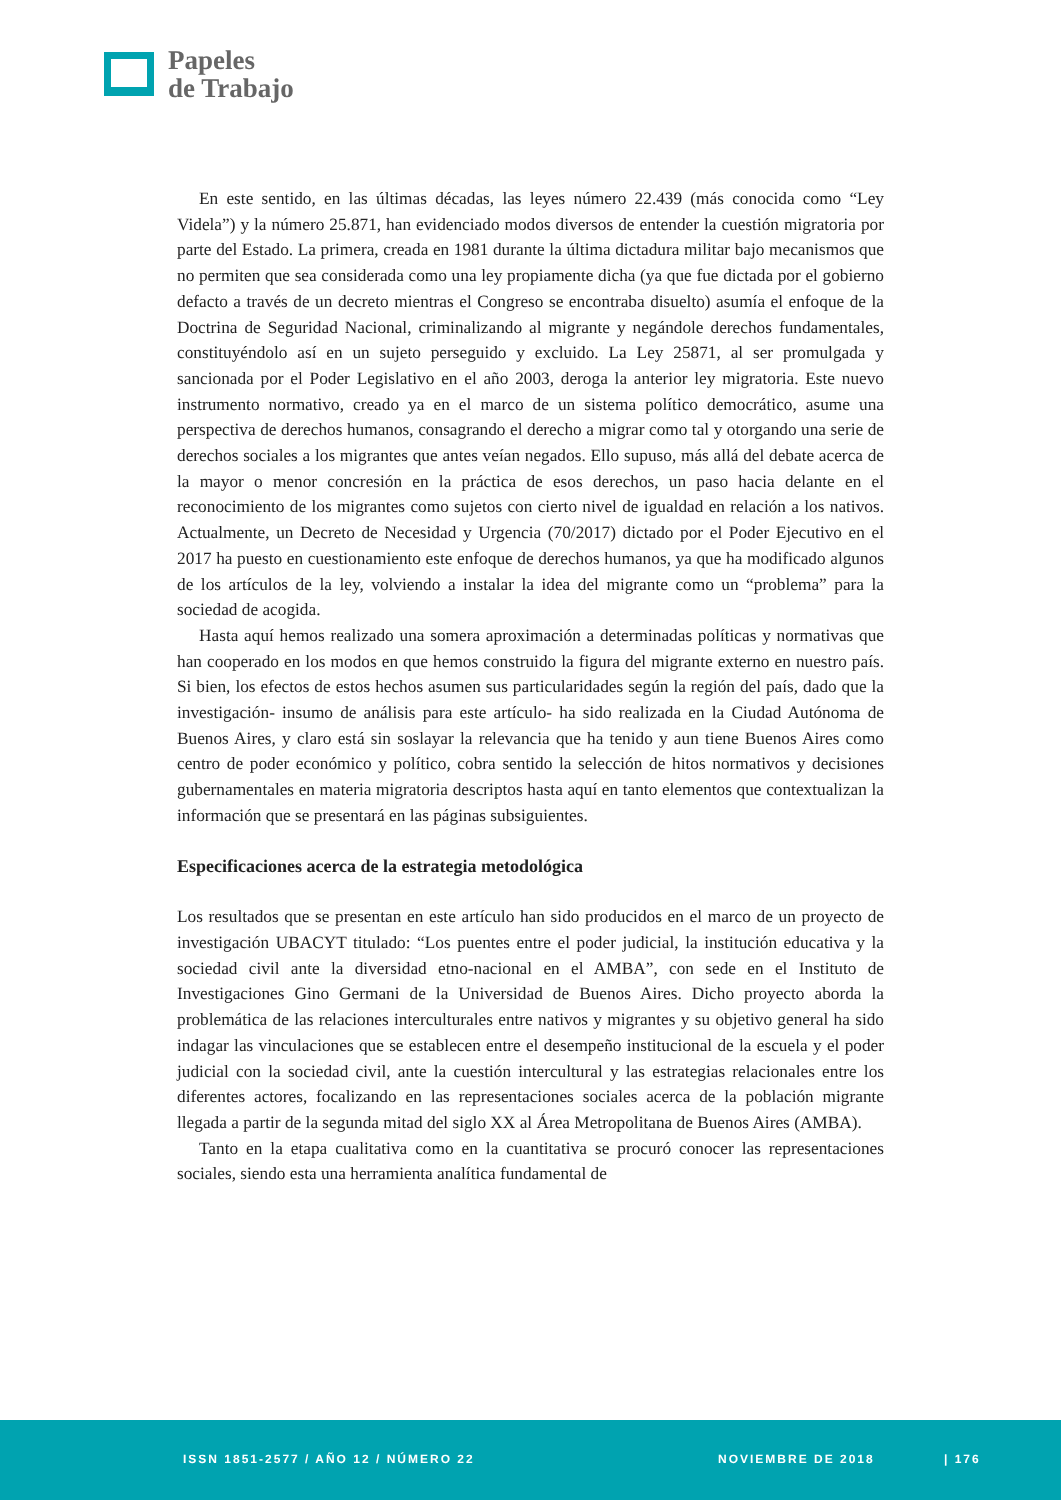Papeles
de Trabajo
En este sentido, en las últimas décadas, las leyes número 22.439 (más conocida como “Ley Videla”) y la número 25.871, han evidenciado modos diversos de entender la cuestión migratoria por parte del Estado. La primera, creada en 1981 durante la última dictadura militar bajo mecanismos que no permiten que sea considerada como una ley propiamente dicha (ya que fue dictada por el gobierno defacto a través de un decreto mientras el Congreso se encontraba disuelto) asumía el enfoque de la Doctrina de Seguridad Nacional, criminalizando al migrante y negándole derechos fundamentales, constituyéndolo así en un sujeto perseguido y excluido. La Ley 25871, al ser promulgada y sancionada por el Poder Legislativo en el año 2003, deroga la anterior ley migratoria. Este nuevo instrumento normativo, creado ya en el marco de un sistema político democrático, asume una perspectiva de derechos humanos, consagrando el derecho a migrar como tal y otorgando una serie de derechos sociales a los migrantes que antes veían negados. Ello supuso, más allá del debate acerca de la mayor o menor concresión en la práctica de esos derechos, un paso hacia delante en el reconocimiento de los migrantes como sujetos con cierto nivel de igualdad en relación a los nativos. Actualmente, un Decreto de Necesidad y Urgencia (70/2017) dictado por el Poder Ejecutivo en el 2017 ha puesto en cuestionamiento este enfoque de derechos humanos, ya que ha modificado algunos de los artículos de la ley, volviendo a instalar la idea del migrante como un “problema” para la sociedad de acogida.
Hasta aquí hemos realizado una somera aproximación a determinadas políticas y normativas que han cooperado en los modos en que hemos construido la figura del migrante externo en nuestro país. Si bien, los efectos de estos hechos asumen sus particularidades según la región del país, dado que la investigación- insumo de análisis para este artículo- ha sido realizada en la Ciudad Autónoma de Buenos Aires, y claro está sin soslayar la relevancia que ha tenido y aun tiene Buenos Aires como centro de poder económico y político, cobra sentido la selección de hitos normativos y decisiones gubernamentales en materia migratoria descriptos hasta aquí en tanto elementos que contextualizan la información que se presentará en las páginas subsiguientes.
Especificaciones acerca de la estrategia metodológica
Los resultados que se presentan en este artículo han sido producidos en el marco de un proyecto de investigación UBACYT titulado: “Los puentes entre el poder judicial, la institución educativa y la sociedad civil ante la diversidad etno-nacional en el AMBA”, con sede en el Instituto de Investigaciones Gino Germani de la Universidad de Buenos Aires. Dicho proyecto aborda la problemática de las relaciones interculturales entre nativos y migrantes y su objetivo general ha sido indagar las vinculaciones que se establecen entre el desempeño institucional de la escuela y el poder judicial con la sociedad civil, ante la cuestión intercultural y las estrategias relacionales entre los diferentes actores, focalizando en las representaciones sociales acerca de la población migrante llegada a partir de la segunda mitad del siglo XX al Área Metropolitana de Buenos Aires (AMBA).
Tanto en la etapa cualitativa como en la cuantitativa se procuró conocer las representaciones sociales, siendo esta una herramienta analítica fundamental de
ISSN 1851-2577 / AÑO 12 / NÚMERO 22 NOVIEMBRE DE 2018 | 176